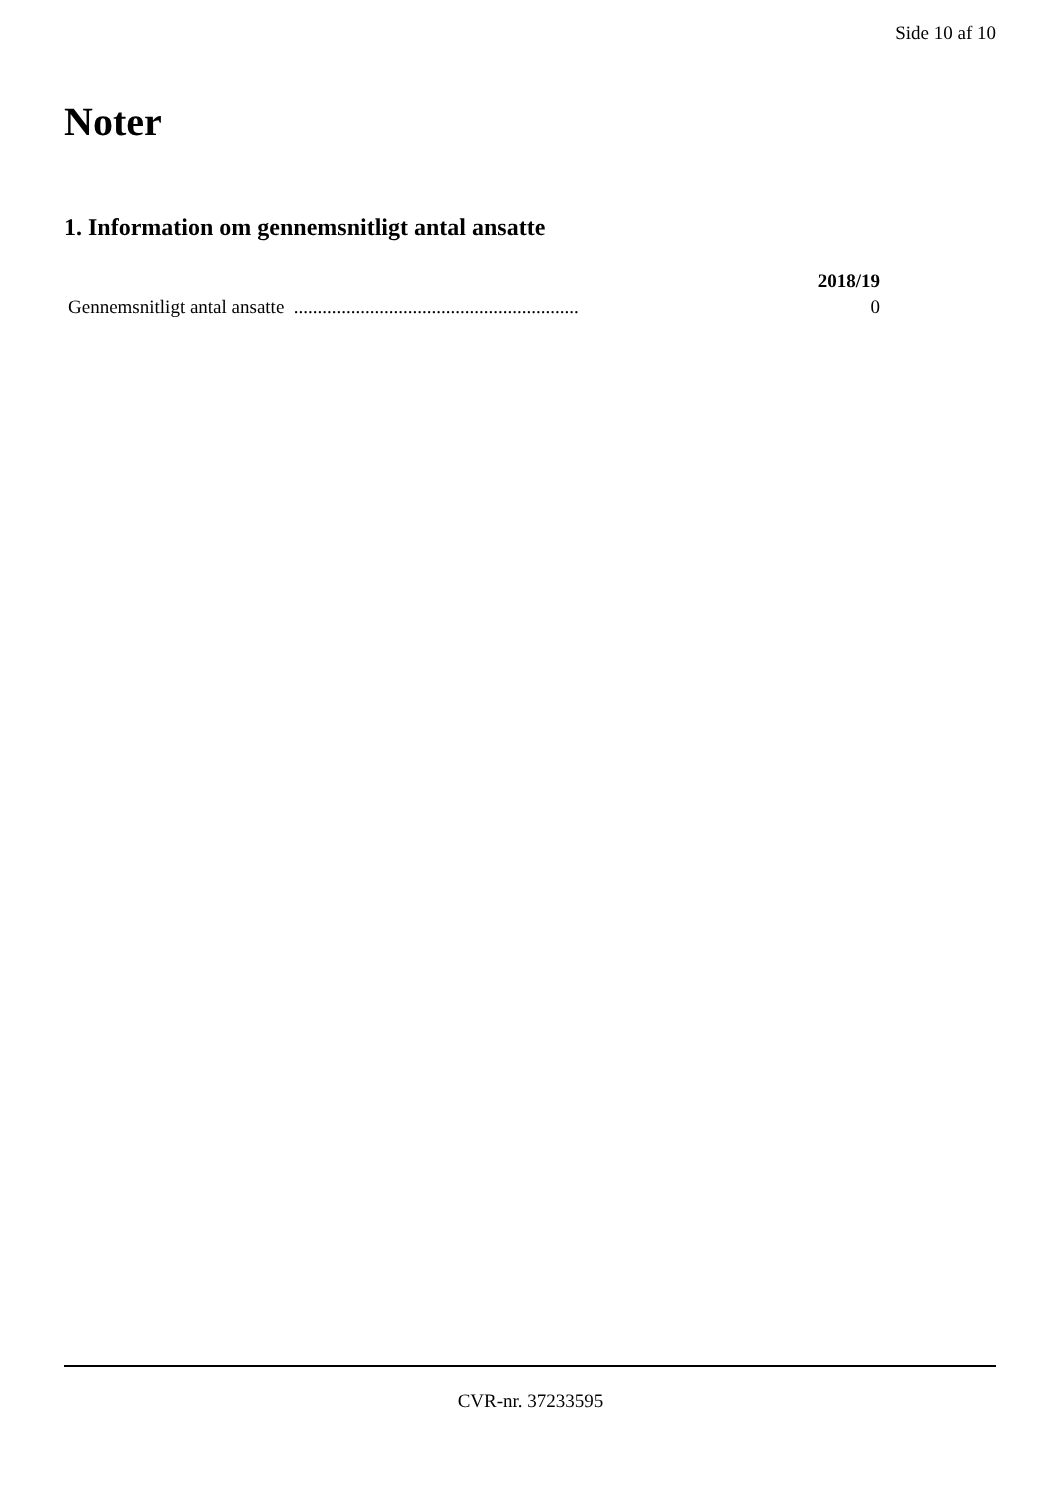Side 10 af 10
Noter
1. Information om gennemsnitligt antal ansatte
| | 2018/19 |
| Gennemsnitligt antal ansatte ............................................................ | 0 |
CVR-nr. 37233595